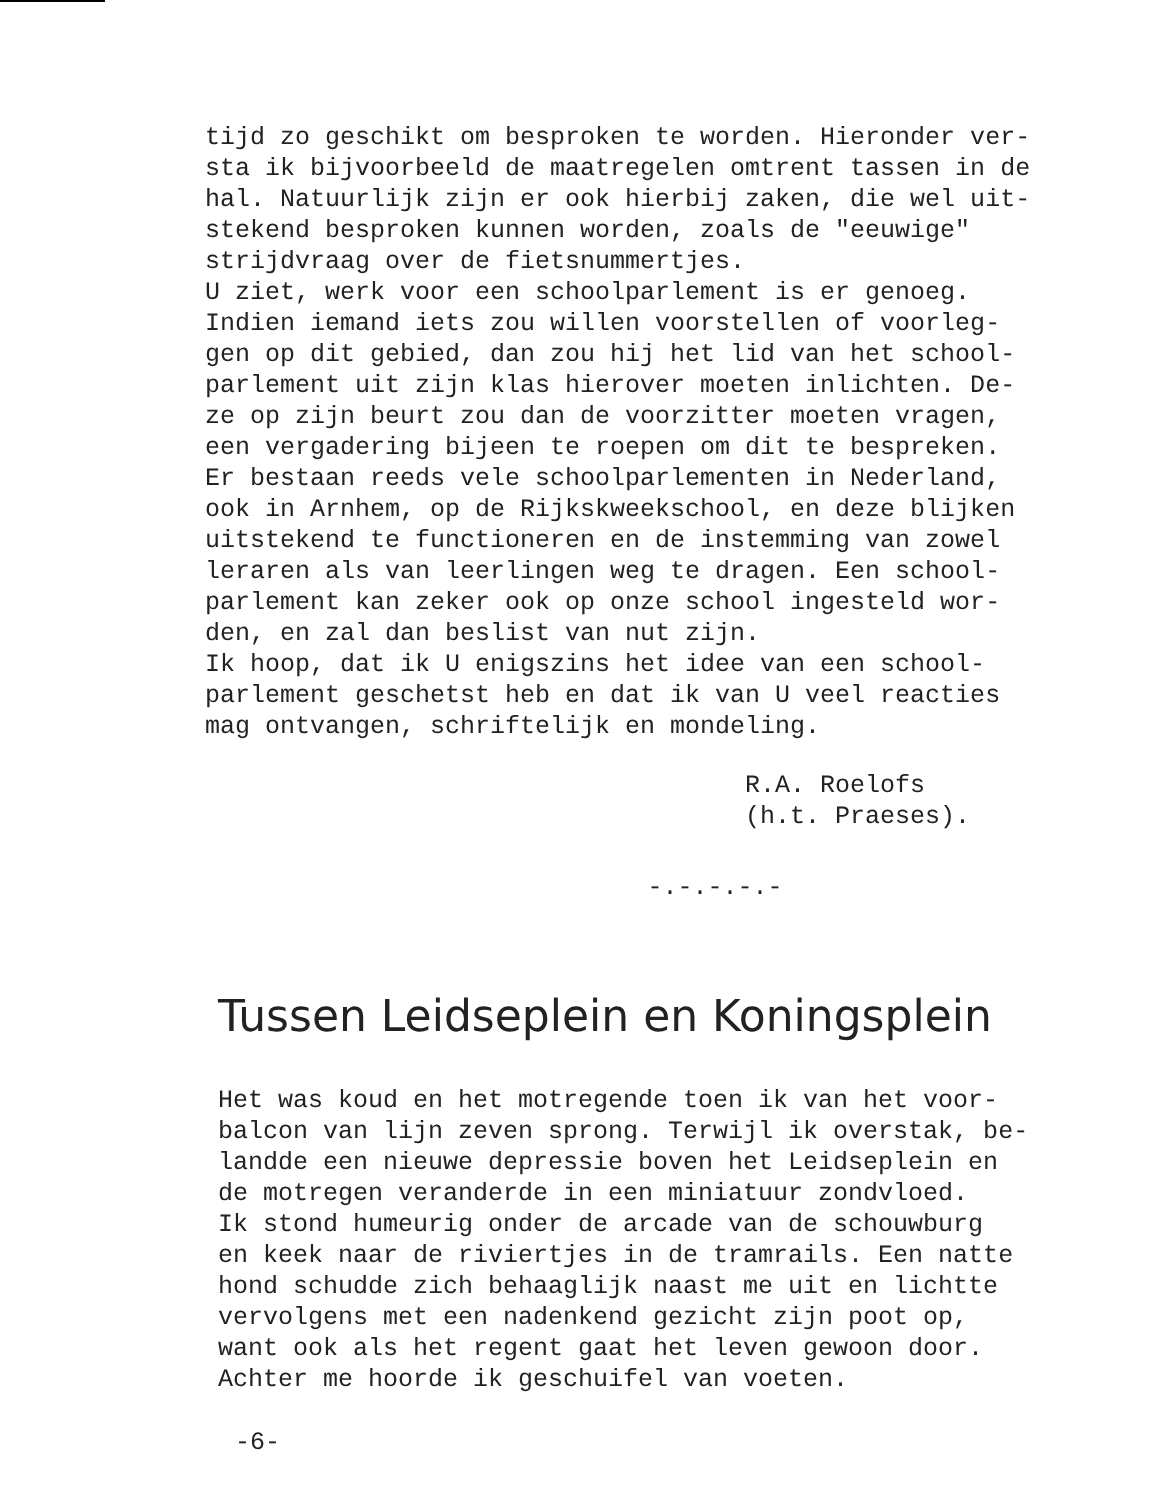tijd zo geschikt om besproken te worden. Hieronder ver- sta ik bijvoorbeeld de maatregelen omtrent tassen in de hal. Natuurlijk zijn er ook hierbij zaken, die wel uit- stekend besproken kunnen worden, zoals de "eeuwige" strijdvraag over de fietsnummertjes. U ziet, werk voor een schoolparlement is er genoeg. Indien iemand iets zou willen voorstellen of voorleg- gen op dit gebied, dan zou hij het lid van het school- parlement uit zijn klas hierover moeten inlichten. De- ze op zijn beurt zou dan de voorzitter moeten vragen, een vergadering bijeen te roepen om dit te bespreken. Er bestaan reeds vele schoolparlementen in Nederland, ook in Arnhem, op de Rijkskweekschool, en deze blijken uitstekend te functioneren en de instemming van zowel leraren als van leerlingen weg te dragen. Een school- parlement kan zeker ook op onze school ingesteld wor- den, en zal dan beslist van nut zijn. Ik hoop, dat ik U enigszins het idee van een school- parlement geschetst heb en dat ik van U veel reacties mag ontvangen, schriftelijk en mondeling.
R.A. Roelofs (h.t. Praeses).
-.-.-.-.-
Tussen Leidseplein en Koningsplein
Het was koud en het motregende toen ik van het voor- balcon van lijn zeven sprong. Terwijl ik overstak, be- landde een nieuwe depressie boven het Leidseplein en de motregen veranderde in een miniatuur zondvloed. Ik stond humeurig onder de arcade van de schouwburg en keek naar de riviertjes in de tramrails. Een natte hond schudde zich behaaglijk naast me uit en lichtte vervolgens met een nadenkend gezicht zijn poot op, want ook als het regent gaat het leven gewoon door. Achter me hoorde ik geschuifel van voeten.
-6-